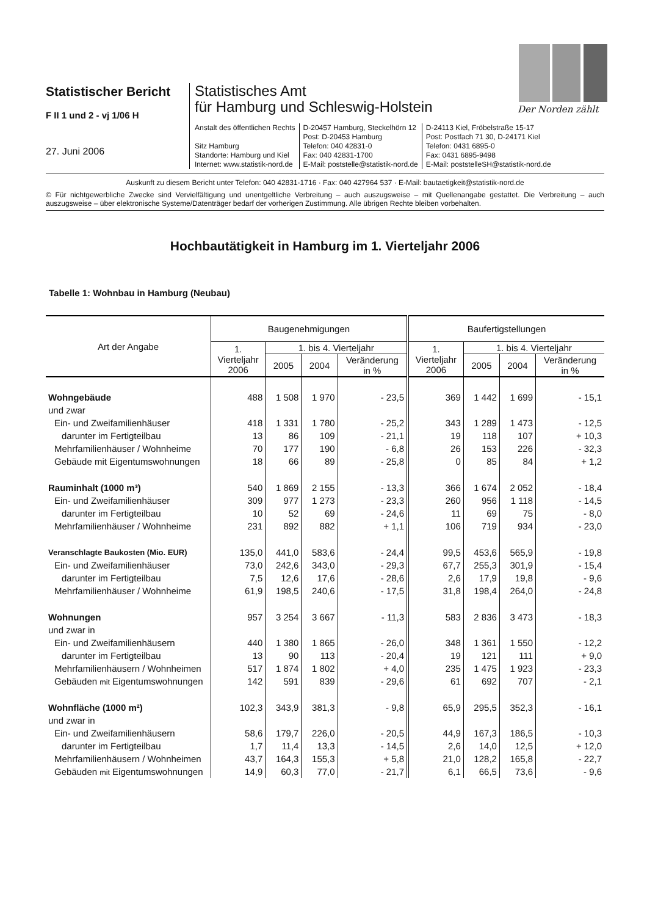Statistischer Bericht
F II 1 und 2 - vj 1/06 H
27. Juni 2006
Statistisches Amt
für Hamburg und Schleswig-Holstein
Anstalt des öffentlichen Rechts
Sitz Hamburg
Standorte: Hamburg und Kiel
Internet: www.statistik-nord.de
D-20457 Hamburg, Steckelhörn 12
Post: D-20453 Hamburg
Telefon: 040 42831-0
Fax: 040 42831-1700
E-Mail: poststelle@statistik-nord.de
D-24113 Kiel, Fröbelstraße 15-17
Post: Postfach 71 30, D-24171 Kiel
Telefon: 0431 6895-0
Fax: 0431 6895-9498
E-Mail: poststelleSH@statistik-nord.de
Der Norden zählt
Auskunft zu diesem Bericht unter Telefon: 040 42831-1716 · Fax: 040 427964 537 · E-Mail: bautaetigkeit@statistik-nord.de
© Für nichtgewerbliche Zwecke sind Vervielfältigung und unentgeltliche Verbreitung – auch auszugsweise – mit Quellenangabe gestattet. Die Verbreitung – auch auszugsweise – über elektronische Systeme/Datenträger bedarf der vorherigen Zustimmung. Alle übrigen Rechte bleiben vorbehalten.
Hochbautätigkeit in Hamburg im 1. Vierteljahr 2006
Tabelle 1: Wohnbau in Hamburg (Neubau)
| Art der Angabe | Baugenehmigungen | | | | Baufertigstellungen | | | |
| --- | --- | --- | --- | --- | --- | --- | --- | --- |
| | 1. Vierteljahr 2006 | 1. bis 4. Vierteljahr | | | 1. Vierteljahr 2006 | 1. bis 4. Vierteljahr | | |
| | | 2005 | 2004 | Veränderung in % | | 2005 | 2004 | Veränderung in % |
| Wohngebäude | 488 | 1 508 | 1 970 | - 23,5 | 369 | 1 442 | 1 699 | - 15,1 |
| und zwar | | | | | | | | |
| Ein- und Zweifamilienhäuser | 418 | 1 331 | 1 780 | - 25,2 | 343 | 1 289 | 1 473 | - 12,5 |
| darunter im Fertigteilbau | 13 | 86 | 109 | - 21,1 | 19 | 118 | 107 | + 10,3 |
| Mehrfamilienhäuser / Wohnheime | 70 | 177 | 190 | - 6,8 | 26 | 153 | 226 | - 32,3 |
| Gebäude mit Eigentumswohnungen | 18 | 66 | 89 | - 25,8 | 0 | 85 | 84 | + 1,2 |
| Rauminhalt (1000 m³) | 540 | 1 869 | 2 155 | - 13,3 | 366 | 1 674 | 2 052 | - 18,4 |
| Ein- und Zweifamilienhäuser | 309 | 977 | 1 273 | - 23,3 | 260 | 956 | 1 118 | - 14,5 |
| darunter im Fertigteilbau | 10 | 52 | 69 | - 24,6 | 11 | 69 | 75 | - 8,0 |
| Mehrfamilienhäuser / Wohnheime | 231 | 892 | 882 | + 1,1 | 106 | 719 | 934 | - 23,0 |
| Veranschlagte Baukosten (Mio. EUR) | 135,0 | 441,0 | 583,6 | - 24,4 | 99,5 | 453,6 | 565,9 | - 19,8 |
| Ein- und Zweifamilienhäuser | 73,0 | 242,6 | 343,0 | - 29,3 | 67,7 | 255,3 | 301,9 | - 15,4 |
| darunter im Fertigteilbau | 7,5 | 12,6 | 17,6 | - 28,6 | 2,6 | 17,9 | 19,8 | - 9,6 |
| Mehrfamilienhäuser / Wohnheime | 61,9 | 198,5 | 240,6 | - 17,5 | 31,8 | 198,4 | 264,0 | - 24,8 |
| Wohnungen | 957 | 3 254 | 3 667 | - 11,3 | 583 | 2 836 | 3 473 | - 18,3 |
| und zwar in | | | | | | | | |
| Ein- und Zweifamilienhäusern | 440 | 1 380 | 1 865 | - 26,0 | 348 | 1 361 | 1 550 | - 12,2 |
| darunter im Fertigteilbau | 13 | 90 | 113 | - 20,4 | 19 | 121 | 111 | + 9,0 |
| Mehrfamilienhäusern / Wohnheimen | 517 | 1 874 | 1 802 | + 4,0 | 235 | 1 475 | 1 923 | - 23,3 |
| Gebäuden mit Eigentumswohnungen | 142 | 591 | 839 | - 29,6 | 61 | 692 | 707 | - 2,1 |
| Wohnfläche (1000 m²) | 102,3 | 343,9 | 381,3 | - 9,8 | 65,9 | 295,5 | 352,3 | - 16,1 |
| und zwar in | | | | | | | | |
| Ein- und Zweifamilienhäusern | 58,6 | 179,7 | 226,0 | - 20,5 | 44,9 | 167,3 | 186,5 | - 10,3 |
| darunter im Fertigteilbau | 1,7 | 11,4 | 13,3 | - 14,5 | 2,6 | 14,0 | 12,5 | + 12,0 |
| Mehrfamilienhäusern / Wohnheimen | 43,7 | 164,3 | 155,3 | + 5,8 | 21,0 | 128,2 | 165,8 | - 22,7 |
| Gebäuden mit Eigentumswohnungen | 14,9 | 60,3 | 77,0 | - 21,7 | 6,1 | 66,5 | 73,6 | - 9,6 |